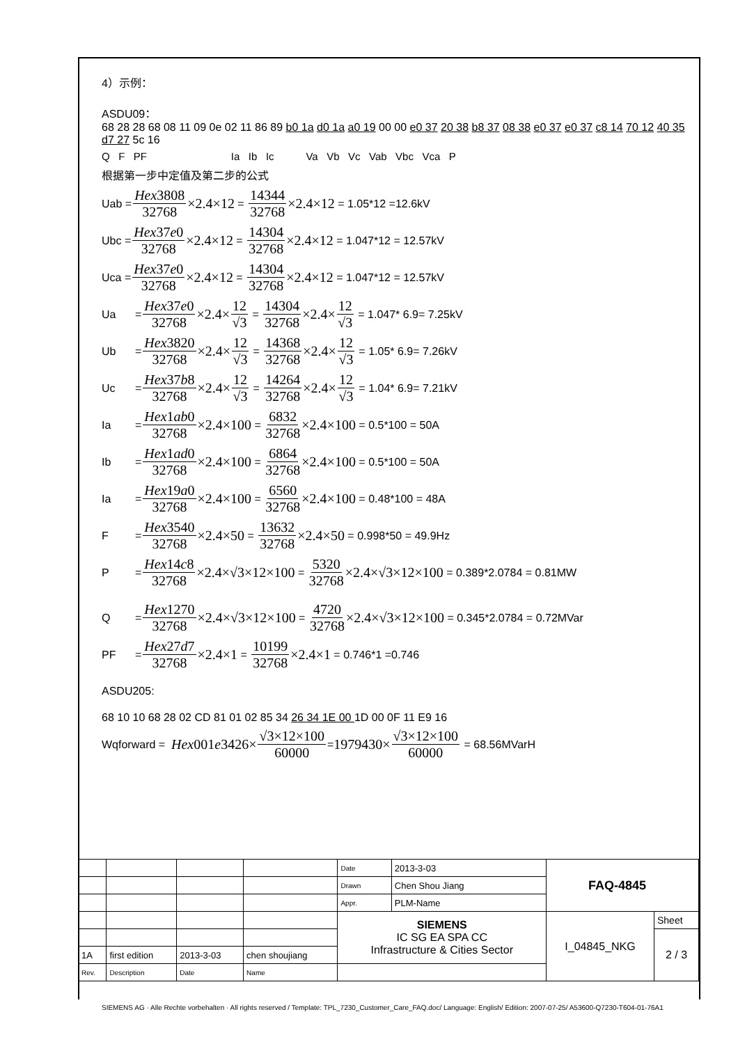4）示例：
ASDU09：
68 28 28 68 08 11 09 0e 02 11 86 89 b0 1a d0 1a a0 19 00 00 e0 37 20 38 b8 37 08 38 e0 37 e0 37 c8 14 70 12 40 35 d7 27 5c 16
Q F PF Ia Ib Ic Va Vb Vc Vab Vbc Vca P
根据第一步中定值及第二步的公式
Uab = Hex3808 32768 ×2.4×12 = 14344 32768 ×2.4×12 = 1.05*12 =12.6kV
Ubc = Hex37e0 32768 ×2.4×12 = 14304 32768 ×2.4×12 = 1.047*12 = 12.57kV
Uca = Hex37e0 32768 ×2.4×12 = 14304 32768 ×2.4×12 = 1.047*12 = 12.57kV
Ua = Hex37e0 32768 ×2.4× 12 √3 = 14304 32768 ×2.4× 12 √3 = 1.047* 6.9= 7.25kV
Ub = Hex3820 32768 ×2.4× 12 √3 = 14368 32768 ×2.4× 12 √3 = 1.05* 6.9= 7.26kV
Uc = Hex37b8 32768 ×2.4× 12 √3 = 14264 32768 ×2.4× 12 √3 = 1.04* 6.9= 7.21kV
Ia = Hex1ab0 32768 ×2.4×100 = 6832 32768 ×2.4×100 = 0.5*100 = 50A
Ib = Hex1ad0 32768 ×2.4×100 = 6864 32768 ×2.4×100 = 0.5*100 = 50A
Ia = Hex19a0 32768 ×2.4×100 = 6560 32768 ×2.4×100 = 0.48*100 = 48A
F = Hex3540 32768 ×2.4×50 = 13632 32768 ×2.4×50 = 0.998*50 = 49.9Hz
P = Hex14c8 32768 ×2.4×√3×12×100 = 5320 32768 ×2.4×√3×12×100 = 0.389*2.0784 = 0.81MW
Q = Hex1270 32768 ×2.4×√3×12×100 = 4720 32768 ×2.4×√3×12×100 = 0.345*2.0784 = 0.72MVar
PF = Hex27d7 32768 ×2.4×1 = 10199 32768 ×2.4×1 = 0.746*1 =0.746
ASDU205:
68 10 10 68 28 02 CD 81 01 02 85 34 26 34 1E 00 1D 00 0F 11 E9 16
Wqforward = Hex001e3426× √3×12×100 60000 = 1979430× √3×12×100 60000 = 68.56MVarH
| | | | | Date | 2013-3-03 | FAQ-4845 | |
| | | | | Drawn | Chen Shou Jiang | | |
| | | | | Appr. | PLM-Name | | |
| | | | | SIEMENS IC SG EA SPA CC Infrastructure & Cities Sector | | I_04845_NKG | Sheet |
| | | | | | | | 2 / 3 |
| 1A | first edition | 2013-3-03 | chen shoujiang | | | | |
| Rev. | Description | Date | Name | | | | |
SIEMENS AG · Alle Rechte vorbehalten · All rights reserved / Template: TPL_7230_Customer_Care_FAQ.doc/ Language: English/ Edition: 2007-07-25/ A53600-Q7230-T604-01-76A1